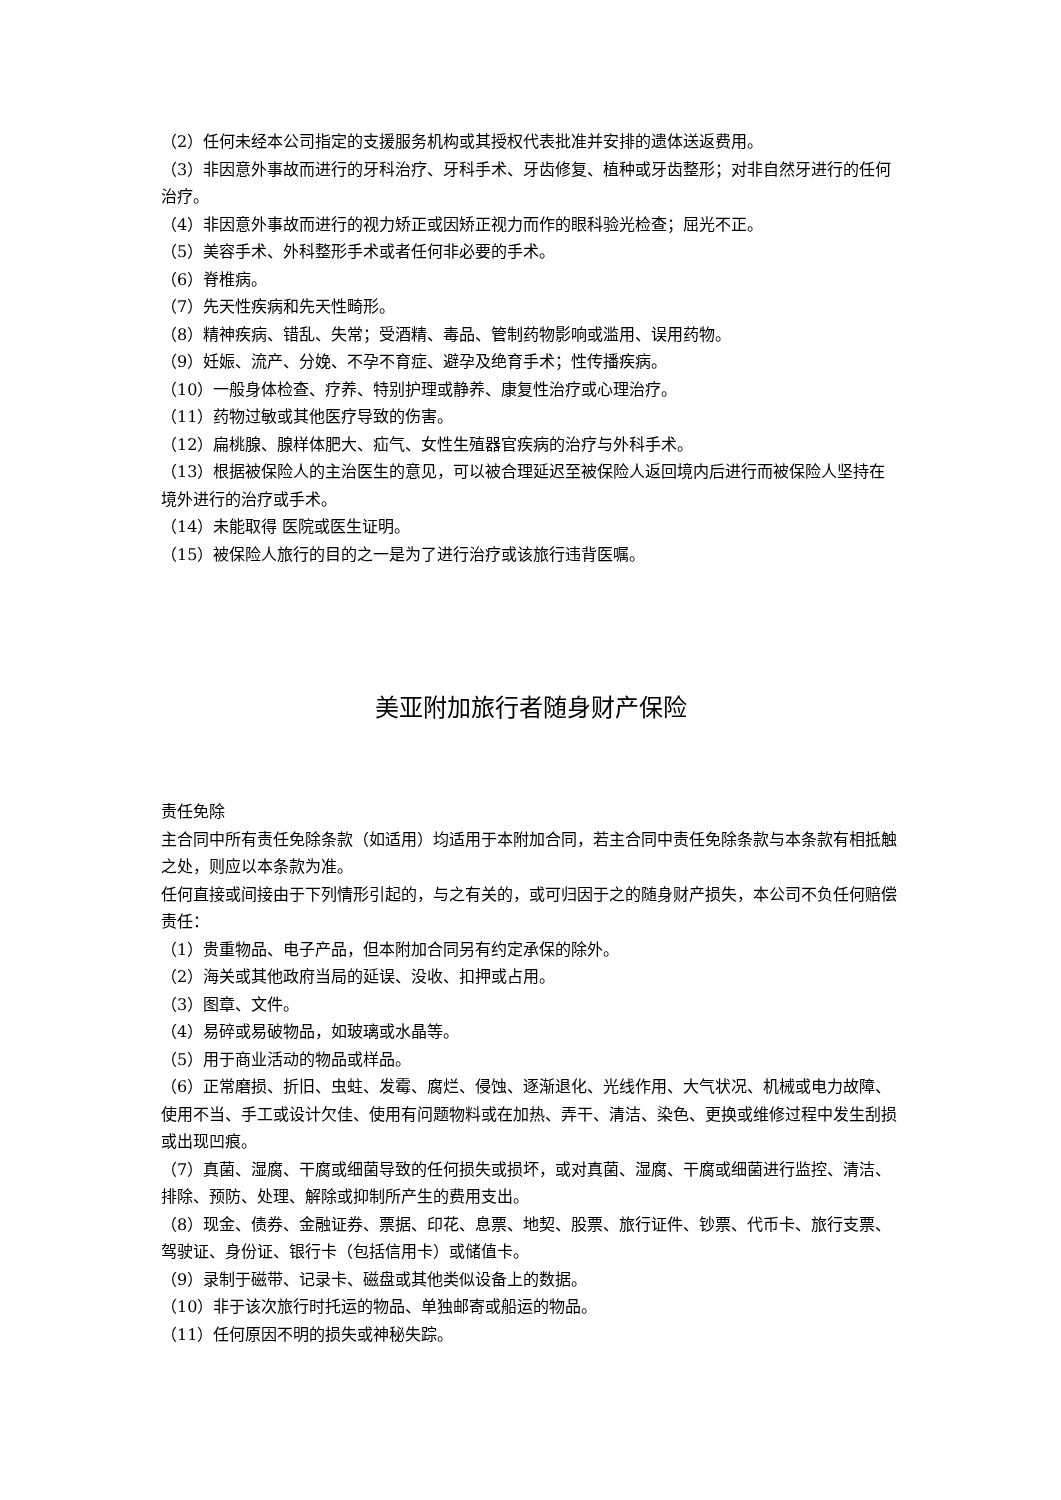（2）任何未经本公司指定的支援服务机构或其授权代表批准并安排的遗体送返费用。
（3）非因意外事故而进行的牙科治疗、牙科手术、牙齿修复、植种或牙齿整形；对非自然牙进行的任何治疗。
（4）非因意外事故而进行的视力矫正或因矫正视力而作的眼科验光检查；屈光不正。
（5）美容手术、外科整形手术或者任何非必要的手术。
（6）脊椎病。
（7）先天性疾病和先天性畸形。
（8）精神疾病、错乱、失常；受酒精、毒品、管制药物影响或滥用、误用药物。
（9）妊娠、流产、分娩、不孕不育症、避孕及绝育手术；性传播疾病。
（10）一般身体检查、疗养、特别护理或静养、康复性治疗或心理治疗。
（11）药物过敏或其他医疗导致的伤害。
（12）扁桃腺、腺样体肥大、疝气、女性生殖器官疾病的治疗与外科手术。
（13）根据被保险人的主治医生的意见，可以被合理延迟至被保险人返回境内后进行而被保险人坚持在境外进行的治疗或手术。
（14）未能取得 医院或医生证明。
（15）被保险人旅行的目的之一是为了进行治疗或该旅行违背医嘱。
美亚附加旅行者随身财产保险
责任免除
主合同中所有责任免除条款（如适用）均适用于本附加合同，若主合同中责任免除条款与本条款有相抵触之处，则应以本条款为准。
任何直接或间接由于下列情形引起的，与之有关的，或可归因于之的随身财产损失，本公司不负任何赔偿责任：
（1）贵重物品、电子产品，但本附加合同另有约定承保的除外。
（2）海关或其他政府当局的延误、没收、扣押或占用。
（3）图章、文件。
（4）易碎或易破物品，如玻璃或水晶等。
（5）用于商业活动的物品或样品。
（6）正常磨损、折旧、虫蛀、发霉、腐烂、侵蚀、逐渐退化、光线作用、大气状况、机械或电力故障、使用不当、手工或设计欠佳、使用有问题物料或在加热、弄干、清洁、染色、更换或维修过程中发生刮损或出现凹痕。
（7）真菌、湿腐、干腐或细菌导致的任何损失或损坏，或对真菌、湿腐、干腐或细菌进行监控、清洁、排除、预防、处理、解除或抑制所产生的费用支出。
（8）现金、债券、金融证券、票据、印花、息票、地契、股票、旅行证件、钞票、代币卡、旅行支票、驾驶证、身份证、银行卡（包括信用卡）或储值卡。
（9）录制于磁带、记录卡、磁盘或其他类似设备上的数据。
（10）非于该次旅行时托运的物品、单独邮寄或船运的物品。
（11）任何原因不明的损失或神秘失踪。